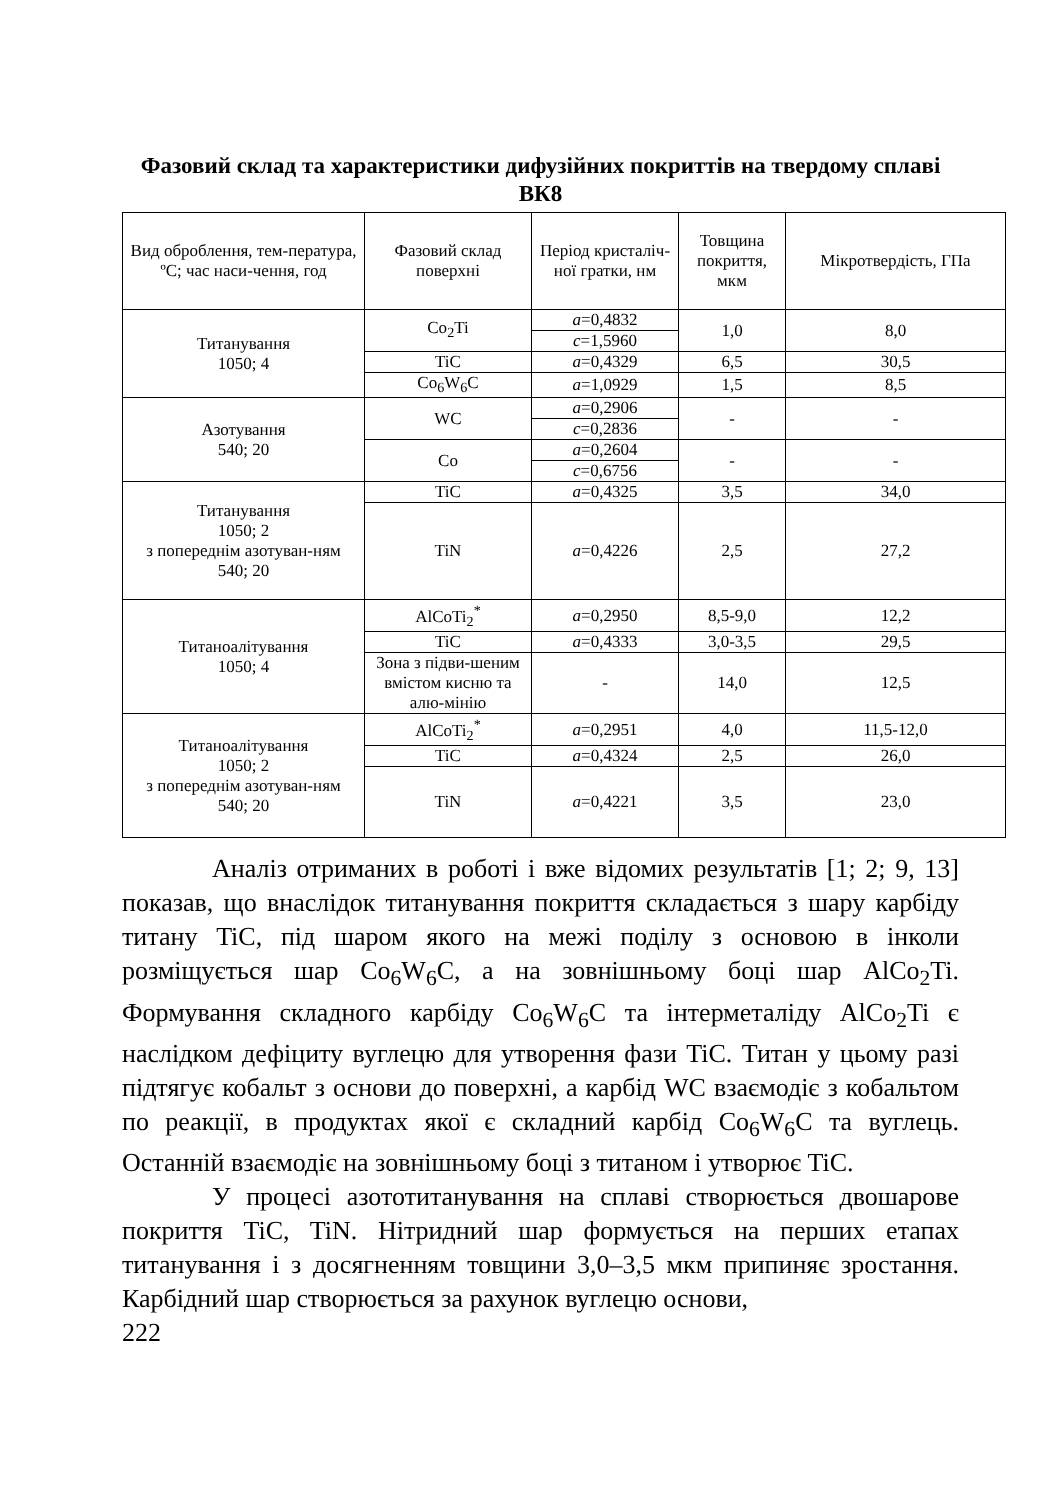Фазовий склад та характеристики дифузійних покриттів на твердому сплаві ВК8
| Вид оброблення, тем-пература, ºС; час наси-чення, год | Фазовий склад поверхні | Період кристаліч-ної гратки, нм | Товщина покриття, мкм | Мікротвердість, ГПа |
| --- | --- | --- | --- | --- |
| Титанування 1050; 4 | Co<sub>2</sub>Ti | a =0,4832 | 1,0 | 8,0 |
| | | c =1,5960 | | |
| | TiC | a =0,4329 | 6,5 | 30,5 |
| | Co<sub>6</sub>W<sub>6</sub>C | a =1,0929 | 1,5 | 8,5 |
| Азотування 540; 20 | WC | a =0,2906 | - | - |
| | | c =0,2836 | | |
| | Co | a =0,2604 | - | - |
| | | c =0,6756 | | |
| Титанування 1050; 2 з попереднім азотуван-ням 540; 20 | TiC | a =0,4325 | 3,5 | 34,0 |
| | TiN | a =0,4226 | 2,5 | 27,2 |
| Титаноалітування 1050; 4 | AlCoTi<sub>2</sub><sup>*</sup> | a =0,2950 | 8,5-9,0 | 12,2 |
| | TiC | a =0,4333 | 3,0-3,5 | 29,5 |
| | Зона з підви-шеним вмістом кисню та алю-мінію | - | 14,0 | 12,5 |
| Титаноалітування 1050; 2 з попереднім азотуван-ням 540; 20 | AlCoTi<sub>2</sub><sup>*</sup> | a =0,2951 | 4,0 | 11,5-12,0 |
| | TiC | a =0,4324 | 2,5 | 26,0 |
| | TiN | a =0,4221 | 3,5 | 23,0 |
Аналіз отриманих в роботі і вже відомих результатів [1; 2; 9, 13] показав, що внаслідок титанування покриття складається з шару карбіду титану TiC, під шаром якого на межі поділу з основою в інколи розміщується шар Co<sub>6</sub>W<sub>6</sub>C, а на зовнішньому боці шар AlCo<sub>2</sub>Ti. Формування складного карбіду Co<sub>6</sub>W<sub>6</sub>C та інтерметаліду AlCo<sub>2</sub>Ti є наслідком дефіциту вуглецю для утворення фази TiC. Титан у цьому разі підтягує кобальт з основи до поверхні, а карбід WC взаємодіє з кобальтом по реакції, в продуктах якої є складний карбід Co<sub>6</sub>W<sub>6</sub>C та вуглець. Останній взаємодіє на зовнішньому боці з титаном і утворює TiC.
У процесі азототитанування на сплаві створюється двошарове покриття TiC, TiN. Нітридний шар формується на перших етапах титанування і з досягненням товщини 3,0–3,5 мкм припиняє зростання. Карбідний шар створюється за рахунок вуглецю основи,
222